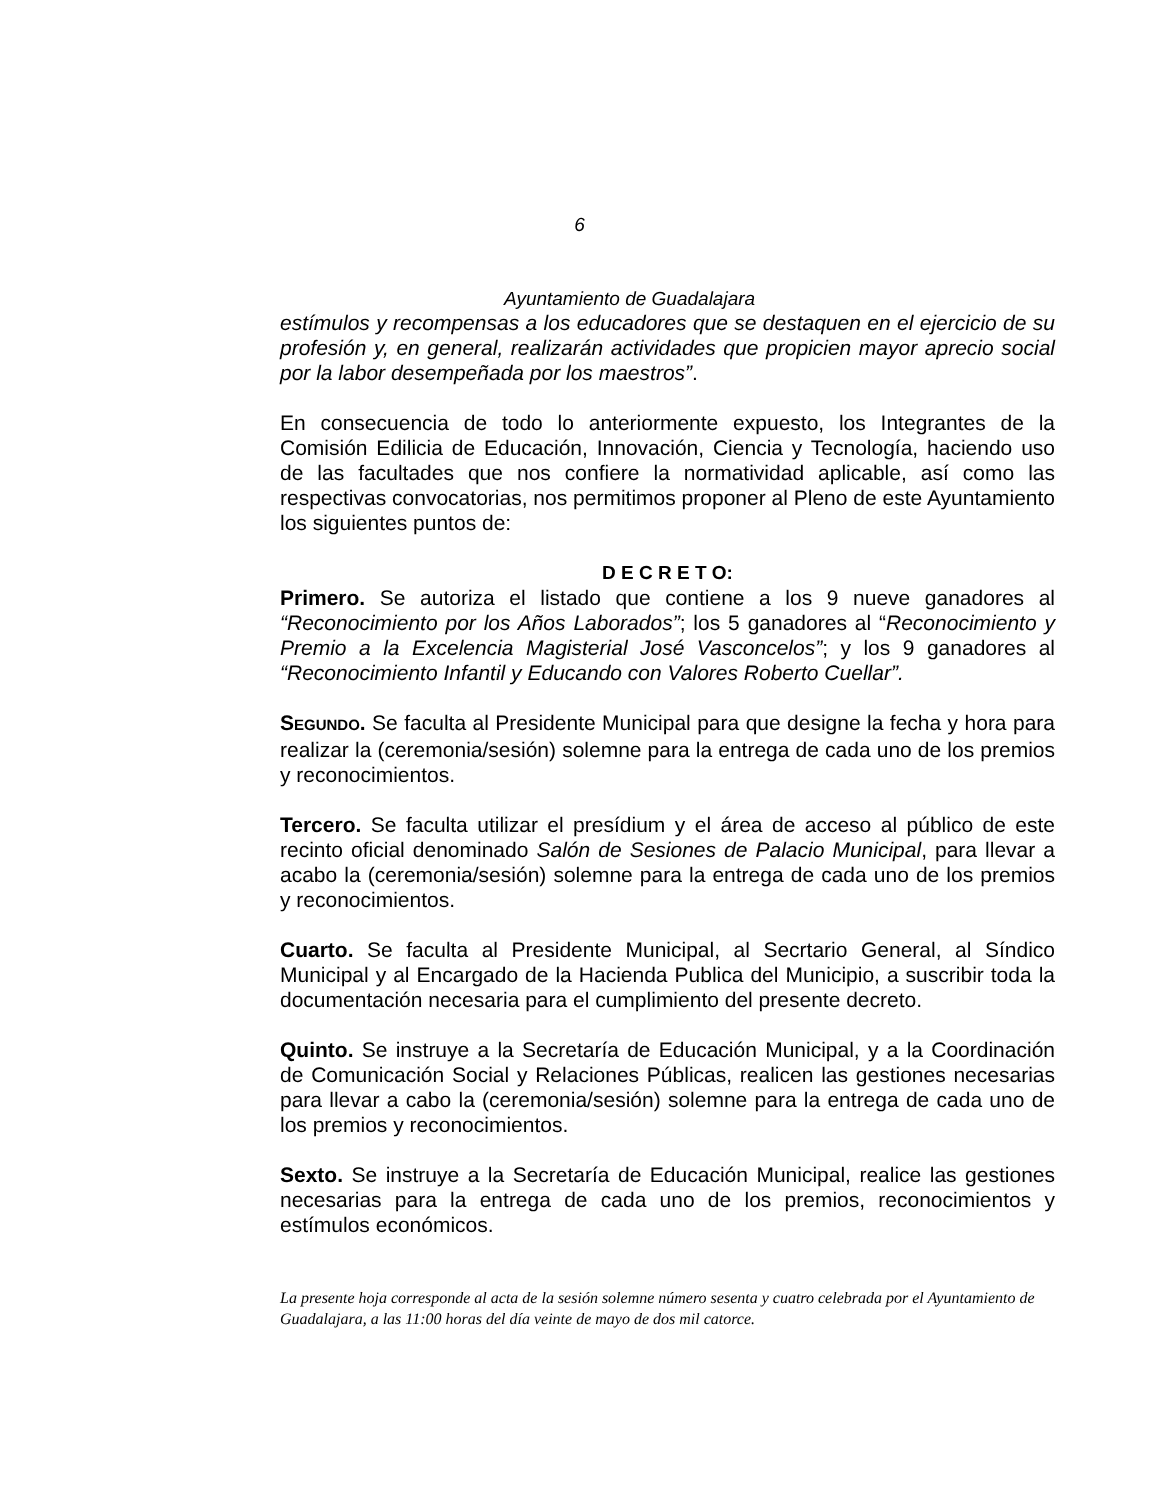6
Ayuntamiento de Guadalajara
estímulos y recompensas a los educadores que se destaquen en el ejercicio de su profesión y, en general, realizarán actividades que propicien mayor aprecio social por la labor desempeñada por los maestros”.
En consecuencia de todo lo anteriormente expuesto, los Integrantes de la Comisión Edilicia de Educación, Innovación, Ciencia y Tecnología, haciendo uso de las facultades que nos confiere la normatividad aplicable, así como las respectivas convocatorias, nos permitimos proponer al Pleno de este Ayuntamiento los siguientes puntos de:
D E C R E T O:
Primero. Se autoriza el listado que contiene a los 9 nueve ganadores al “Reconocimiento por los Años Laborados”; los 5 ganadores al “Reconocimiento y Premio a la Excelencia Magisterial José Vasconcelos”; y los 9 ganadores al “Reconocimiento Infantil y Educando con Valores Roberto Cuellar”.
SEGUNDO. Se faculta al Presidente Municipal para que designe la fecha y hora para realizar la (ceremonia/sesión) solemne para la entrega de cada uno de los premios y reconocimientos.
Tercero. Se faculta utilizar el presídium y el área de acceso al público de este recinto oficial denominado Salón de Sesiones de Palacio Municipal, para llevar a acabo la (ceremonia/sesión) solemne para la entrega de cada uno de los premios y reconocimientos.
Cuarto. Se faculta al Presidente Municipal, al Secrtario General, al Síndico Municipal y al Encargado de la Hacienda Publica del Municipio, a suscribir toda la documentación necesaria para el cumplimiento del presente decreto.
Quinto. Se instruye a la Secretaría de Educación Municipal, y a la Coordinación de Comunicación Social y Relaciones Públicas, realicen las gestiones necesarias para llevar a cabo la (ceremonia/sesión) solemne para la entrega de cada uno de los premios y reconocimientos.
Sexto. Se instruye a la Secretaría de Educación Municipal, realice las gestiones necesarias para la entrega de cada uno de los premios, reconocimientos y estímulos económicos.
La presente hoja corresponde al acta de la sesión solemne número sesenta y cuatro celebrada por el Ayuntamiento de Guadalajara, a las 11:00 horas del día veinte de mayo de dos mil catorce.